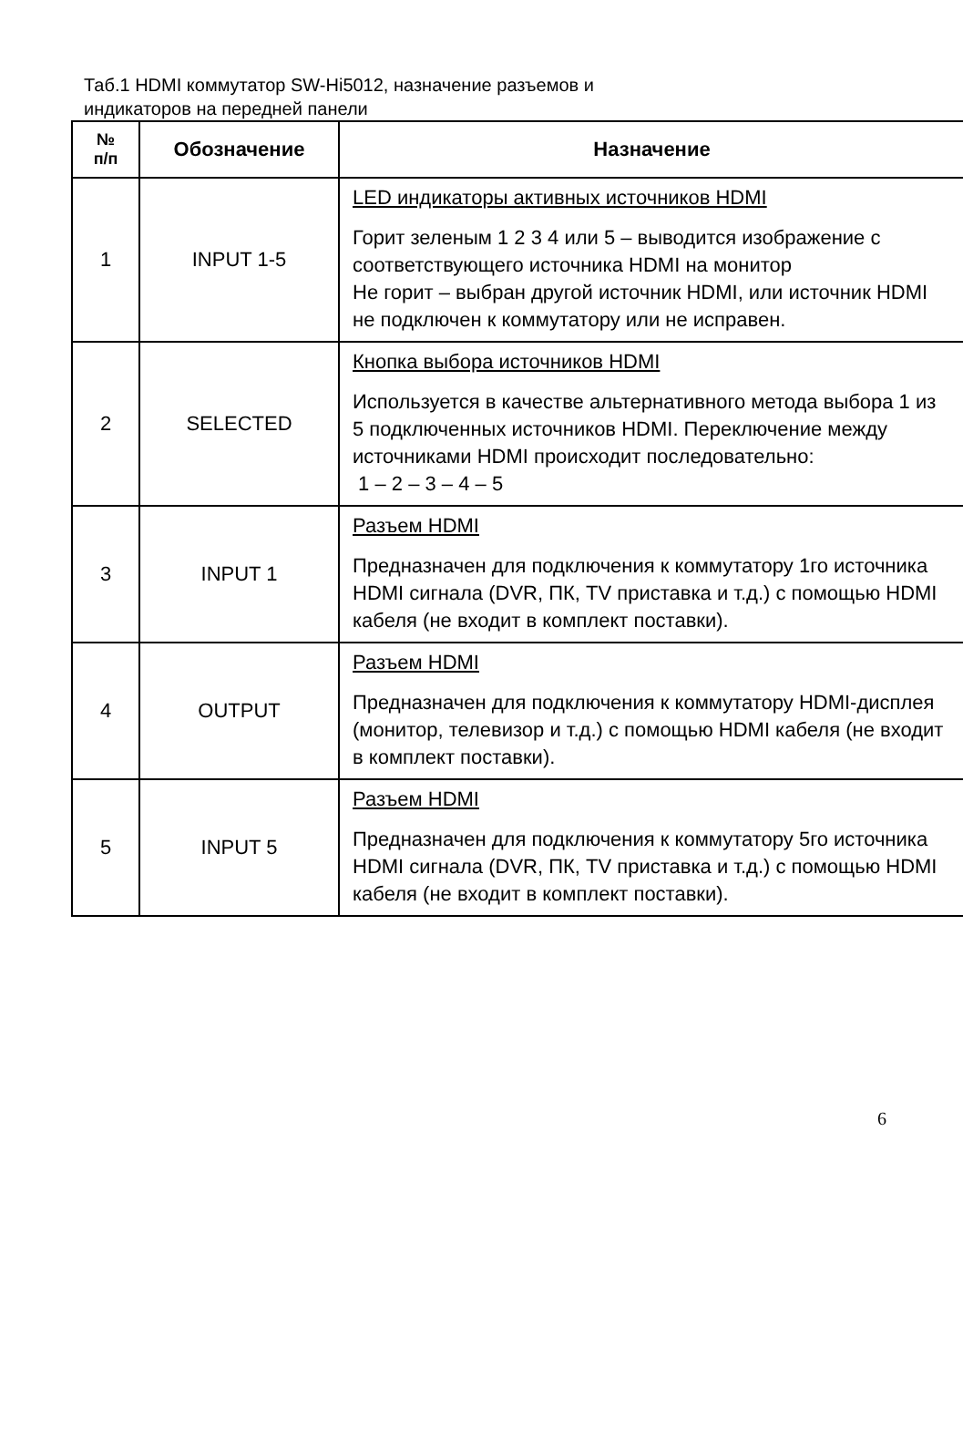Таб.1 HDMI коммутатор SW-Hi5012, назначение разъемов и
индикаторов на передней панели
| № п/п | Обозначение | Назначение |
| --- | --- | --- |
| 1 | INPUT 1-5 | LED индикаторы активных источников HDMI Горит зеленым 1 2 3 4 или 5 – выводится изображение с соответствующего источника HDMI на монитор Не горит – выбран другой источник HDMI, или источник HDMI не подключен к коммутатору или не исправен. |
| 2 | SELECTED | Кнопка выбора источников HDMI Используется в качестве альтернативного метода выбора 1 из 5 подключенных источников HDMI. Переключение между источниками HDMI происходит последовательно: 1 – 2 – 3 – 4 – 5 |
| 3 | INPUT 1 | Разъем HDMI Предназначен для подключения к коммутатору 1го источника HDMI сигнала (DVR, ПК, TV приставка и т.д.) с помощью HDMI кабеля (не входит в комплект поставки). |
| 4 | OUTPUT | Разъем HDMI Предназначен для подключения к коммутатору HDMI-дисплея (монитор, телевизор и т.д.) с помощью HDMI кабеля (не входит в комплект поставки). |
| 5 | INPUT 5 | Разъем HDMI Предназначен для подключения к коммутатору 5го источника HDMI сигнала (DVR, ПК, TV приставка и т.д.) с помощью HDMI кабеля (не входит в комплект поставки). |
6